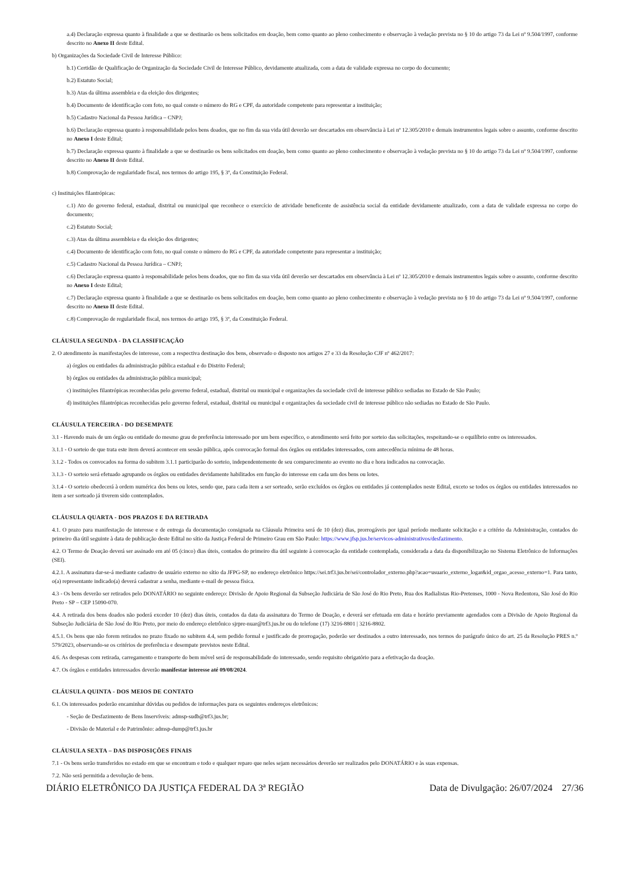a.4) Declaração expressa quanto à finalidade a que se destinarão os bens solicitados em doação, bem como quanto ao pleno conhecimento e observação à vedação prevista no § 10 do artigo 73 da Lei nº 9.504/1997, conforme descrito no Anexo II deste Edital.
b) Organizações da Sociedade Civil de Interesse Público:
b.1) Certidão de Qualificação de Organização da Sociedade Civil de Interesse Público, devidamente atualizada, com a data de validade expressa no corpo do documento;
b.2) Estatuto Social;
b.3) Atas da última assembleia e da eleição dos dirigentes;
b.4) Documento de identificação com foto, no qual conste o número do RG e CPF, da autoridade competente para representar a instituição;
b.5) Cadastro Nacional da Pessoa Jurídica – CNPJ;
b.6) Declaração expressa quanto à responsabilidade pelos bens doados, que no fim da sua vida útil deverão ser descartados em observância à Lei nº 12.305/2010 e demais instrumentos legais sobre o assunto, conforme descrito no Anexo I deste Edital;
b.7) Declaração expressa quanto à finalidade a que se destinarão os bens solicitados em doação, bem como quanto ao pleno conhecimento e observação à vedação prevista no § 10 do artigo 73 da Lei nº 9.504/1997, conforme descrito no Anexo II deste Edital.
b.8) Comprovação de regularidade fiscal, nos termos do artigo 195, § 3º, da Constituição Federal.
c) Instituições filantrópicas:
c.1) Ato do governo federal, estadual, distrital ou municipal que reconhece o exercício de atividade beneficente de assistência social da entidade devidamente atualizado, com a data de validade expressa no corpo do documento;
c.2) Estatuto Social;
c.3) Atas da última assembleia e da eleição dos dirigentes;
c.4) Documento de identificação com foto, no qual conste o número do RG e CPF, da autoridade competente para representar a instituição;
c.5) Cadastro Nacional da Pessoa Jurídica – CNPJ;
c.6) Declaração expressa quanto à responsabilidade pelos bens doados, que no fim da sua vida útil deverão ser descartados em observância à Lei nº 12.305/2010 e demais instrumentos legais sobre o assunto, conforme descrito no Anexo I deste Edital;
c.7) Declaração expressa quanto à finalidade a que se destinarão os bens solicitados em doação, bem como quanto ao pleno conhecimento e observação à vedação prevista no § 10 do artigo 73 da Lei nº 9.504/1997, conforme descrito no Anexo II deste Edital.
c.8) Comprovação de regularidade fiscal, nos termos do artigo 195, § 3º, da Constituição Federal.
CLÁUSULA SEGUNDA - DA CLASSIFICAÇÃO
2. O atendimento às manifestações de interesse, com a respectiva destinação dos bens, observado o disposto nos artigos 27 e 33 da Resolução CJF nº 462/2017:
a) órgãos ou entidades da administração pública estadual e do Distrito Federal;
b) órgãos ou entidades da administração pública municipal;
c) instituições filantrópicas reconhecidas pelo governo federal, estadual, distrital ou municipal e organizações da sociedade civil de interesse público sediadas no Estado de São Paulo;
d) instituições filantrópicas reconhecidas pelo governo federal, estadual, distrital ou municipal e organizações da sociedade civil de interesse público não sediadas no Estado de São Paulo.
CLÁUSULA TERCEIRA - DO DESEMPATE
3.1 - Havendo mais de um órgão ou entidade do mesmo grau de preferência interessado por um bem específico, o atendimento será feito por sorteio das solicitações, respeitando-se o equilíbrio entre os interessados.
3.1.1 - O sorteio de que trata este item deverá acontecer em sessão pública, após convocação formal dos órgãos ou entidades interessados, com antecedência mínima de 48 horas.
3.1.2 - Todos os convocados na forma do subitem 3.1.1 participarão do sorteio, independentemente de seu comparecimento ao evento no dia e hora indicados na convocação.
3.1.3 - O sorteio será efetuado agrupando os órgãos ou entidades devidamente habilitados em função do interesse em cada um dos bens ou lotes.
3.1.4 - O sorteio obedecerá à ordem numérica dos bens ou lotes, sendo que, para cada item a ser sorteado, serão excluídos os órgãos ou entidades já contemplados neste Edital, exceto se todos os órgãos ou entidades interessados no item a ser sorteado já tiverem sido contemplados.
CLÁUSULA QUARTA - DOS PRAZOS E DA RETIRADA
4.1. O prazo para manifestação de interesse e de entrega da documentação consignada na Cláusula Primeira será de 10 (dez) dias, prorrogáveis por igual período mediante solicitação e a critério da Administração, contados do primeiro dia útil seguinte à data de publicação deste Edital no sítio da Justiça Federal de Primeiro Grau em São Paulo: https://www.jfsp.jus.br/servicos-administrativos/desfazimento.
4.2. O Termo de Doação deverá ser assinado em até 05 (cinco) dias úteis, contados do primeiro dia útil seguinte à convocação da entidade contemplada, considerada a data da disponibilização no Sistema Eletrônico de Informações (SEI).
4.2.1. A assinatura dar-se-á mediante cadastro de usuário externo no sítio da JFPG-SP, no endereço eletrônico https://sei.trf3.jus.br/sei/controlador_externo.php?acao=usuario_externo_logar&id_orgao_acesso_externo=1. Para tanto, o(a) representante indicado(a) deverá cadastrar a senha, mediante e-mail de pessoa física.
4.3 - Os bens deverão ser retirados pelo DONATÁRIO no seguinte endereço: Divisão de Apoio Regional da Subseção Judiciária de São José do Rio Preto, Rua dos Radialistas Rio-Pretenses, 1000 - Nova Redentora, São José do Rio Preto - SP – CEP 15090-070.
4.4. A retirada dos bens doados não poderá exceder 10 (dez) dias úteis, contados da data da assinatura do Termo de Doação, e deverá ser efetuada em data e horário previamente agendados com a Divisão de Apoio Regional da Subseção Judiciária de São José do Rio Preto, por meio do endereço eletrônico sjrpre-nuar@trf3.jus.br ou do telefone (17) 3216-8801 | 3216-8802.
4.5.1. Os bens que não forem retirados no prazo fixado no subitem 4.4, sem pedido formal e justificado de prorrogação, poderão ser destinados a outro interessado, nos termos do parágrafo único do art. 25 da Resolução PRES n.º 579/2023, observando-se os critérios de preferência e desempate previstos neste Edital.
4.6. As despesas com retirada, carregamento e transporte do bem móvel será de responsabilidade do interessado, sendo requisito obrigatório para a efetivação da doação.
4.7. Os órgãos e entidades interessados deverão manifestar interesse até 09/08/2024.
CLÁUSULA QUINTA - DOS MEIOS DE CONTATO
6.1. Os interessados poderão encaminhar dúvidas ou pedidos de informações para os seguintes endereços eletrônicos:
- Seção de Desfazimento de Bens Inservíveis: admsp-sudb@trf3.jus.br;
- Divisão de Material e de Patrimônio: admsp-dump@trf3.jus.br
CLÁUSULA SEXTA – DAS DISPOSIÇÕES FINAIS
7.1 - Os bens serão transferidos no estado em que se encontram e todo e qualquer reparo que neles sejam necessários deverão ser realizados pelo DONATÁRIO e às suas expensas.
7.2. Não será permitida a devolução de bens.
DIÁRIO ELETRÔNICO DA JUSTIÇA FEDERAL DA 3ª REGIÃO Data de Divulgação: 26/07/2024 27/36